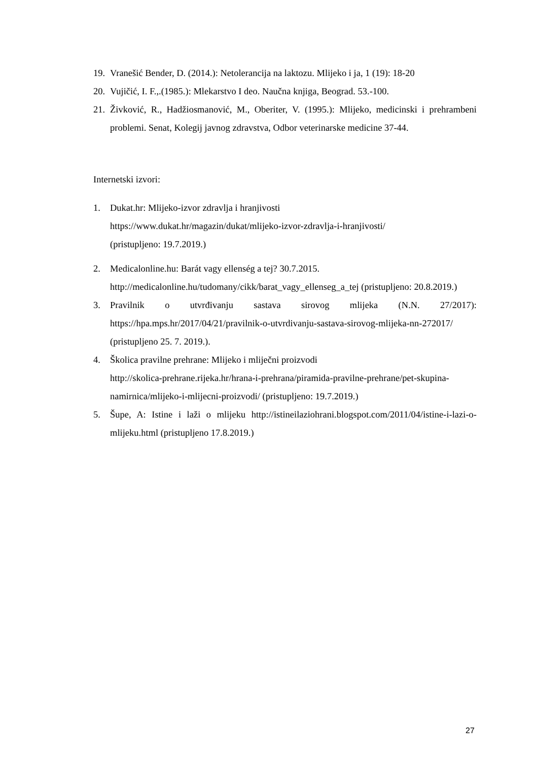19. Vranešić Bender, D. (2014.): Netolerancija na laktozu. Mlijeko i ja, 1 (19): 18-20
20. Vujičić, I. F.,.(1985.): Mlekarstvo I deo. Naučna knjiga, Beograd. 53.-100.
21. Živković, R., Hadžiosmanović, M., Oberiter, V. (1995.): Mlijeko, medicinski i prehrambeni problemi. Senat, Kolegij javnog zdravstva, Odbor veterinarske medicine 37-44.
Internetski izvori:
1. Dukat.hr: Mlijeko-izvor zdravlja i hranjivosti
https://www.dukat.hr/magazin/dukat/mlijeko-izvor-zdravlja-i-hranjivosti/
(pristupljeno: 19.7.2019.)
2. Medicalonline.hu: Barát vagy ellenség a tej? 30.7.2015.
http://medicalonline.hu/tudomany/cikk/barat_vagy_ellenseg_a_tej (pristupljeno: 20.8.2019.)
3. Pravilnik o utvrđivanju sastava sirovog mlijeka (N.N. 27/2017): https://hpa.mps.hr/2017/04/21/pravilnik-o-utvrdivanju-sastava-sirovog-mlijeka-nn-272017/ (pristupljeno 25. 7. 2019.).
4. Školica pravilne prehrane: Mlijeko i mliječni proizvodi
http://skolica-prehrane.rijeka.hr/hrana-i-prehrana/piramida-pravilne-prehrane/pet-skupina-namirnica/mlijeko-i-mlijecni-proizvodi/ (pristupljeno: 19.7.2019.)
5. Šupe, A: Istine i laži o mlijeku http://istineilaziohrani.blogspot.com/2011/04/istine-i-lazi-o-mlijeku.html (pristupljeno 17.8.2019.)
27